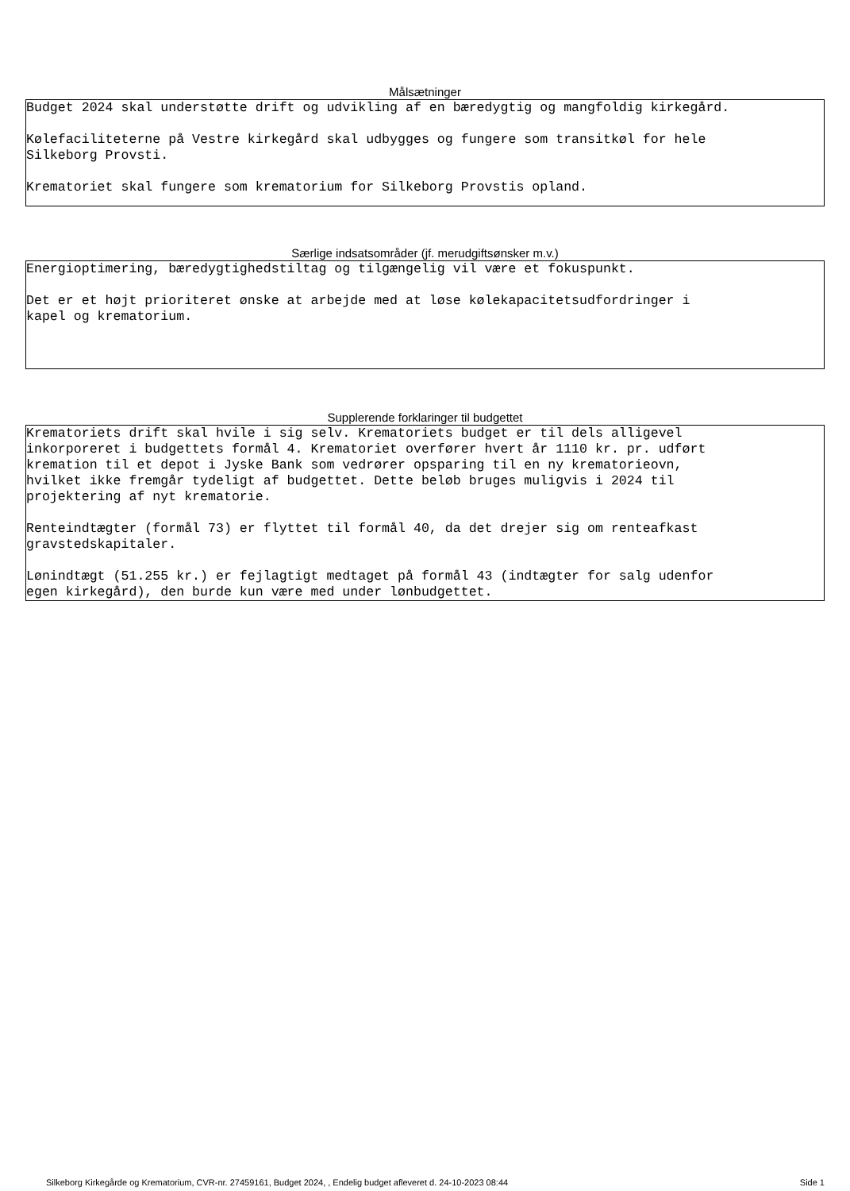Målsætninger
Budget 2024 skal understøtte drift og udvikling af en bæredygtig og mangfoldig kirkegård. Kølefaciliteterne på Vestre kirkegård skal udbygges og fungere som transitkøl for hele Silkeborg Provsti. Krematoriet skal fungere som krematorium for Silkeborg Provstis opland.
Særlige indsatsområder (jf. merudgiftsønsker m.v.)
Energioptimering, bæredygtighedstiltag og tilgængelig vil være et fokuspunkt. Det er et højt prioriteret ønske at arbejde med at løse kølekapacitetsudfordringer i kapel og krematorium.
Supplerende forklaringer til budgettet
Krematoriets drift skal hvile i sig selv. Krematoriets budget er til dels alligevel inkorporeret i budgettets formål 4. Krematoriet overfører hvert år 1110 kr. pr. udført kremation til et depot i Jyske Bank som vedrører opsparing til en ny krematorieovn, hvilket ikke fremgår tydeligt af budgettet. Dette beløb bruges muligvis i 2024 til projektering af nyt krematorie. Renteindtægter (formål 73) er flyttet til formål 40, da det drejer sig om renteafkast gravstedskapitaler. Lønindtægt (51.255 kr.) er fejlagtigt medtaget på formål 43 (indtægter for salg udenfor egen kirkegård), den burde kun være med under lønbudgettet.
Silkeborg Kirkegårde og Krematorium, CVR-nr. 27459161, Budget 2024, , Endelig budget afleveret d. 24-10-2023 08:44 Side 1